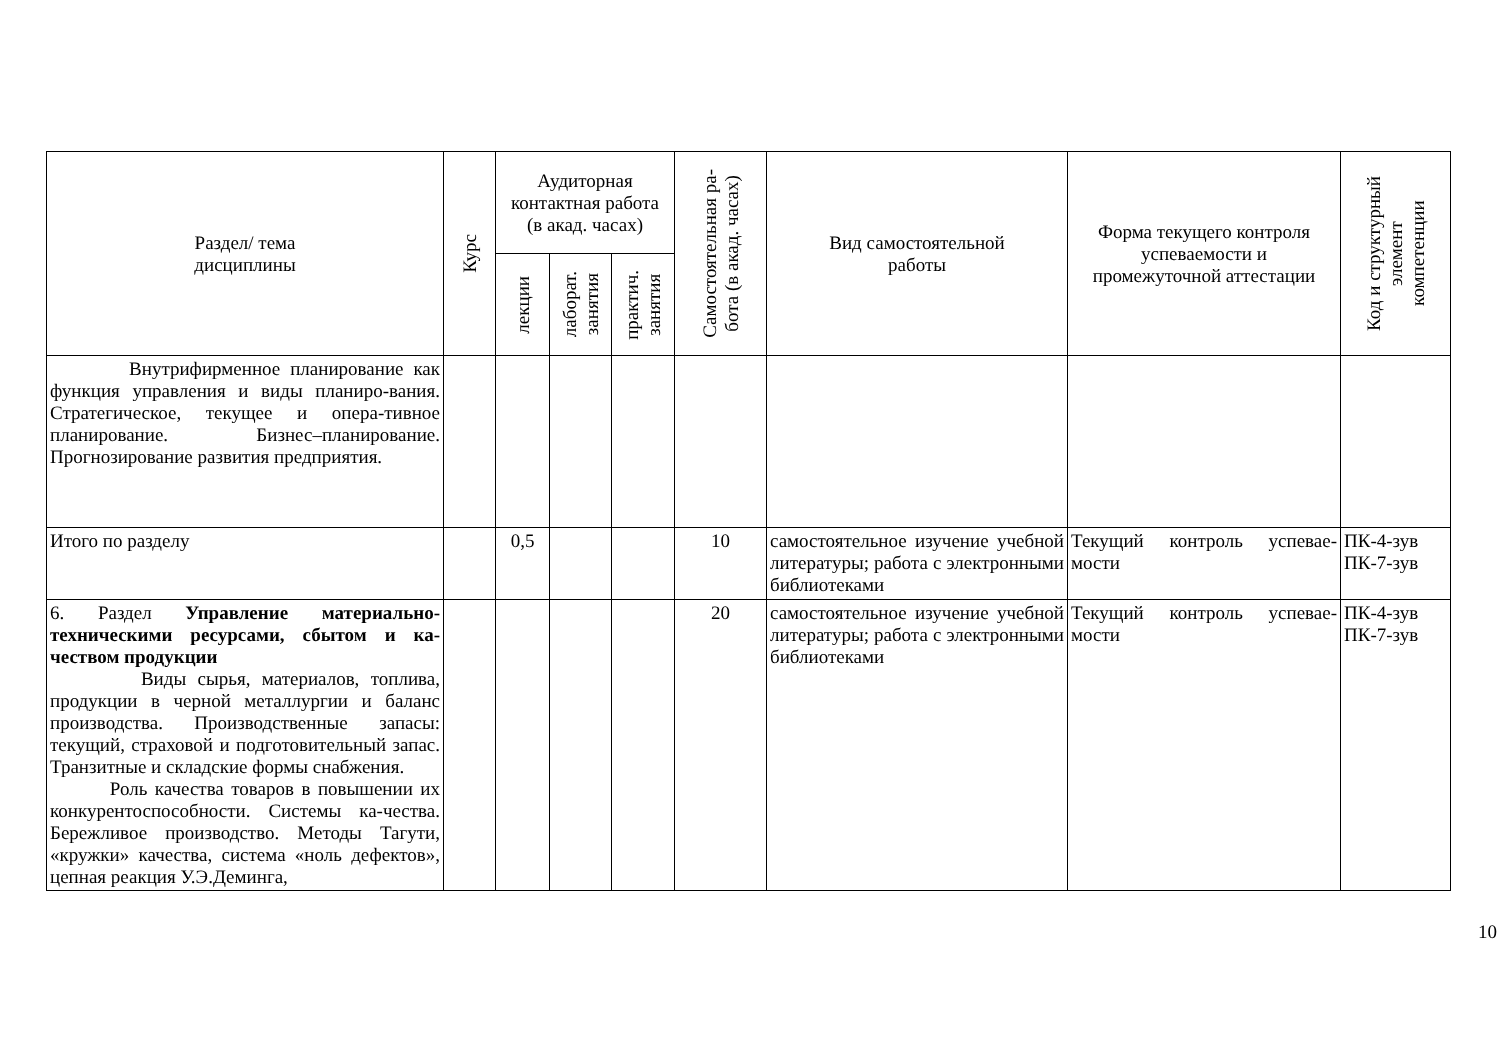| Раздел/ тема дисциплины | Курс | Аудиторная контактная работа (в акад. часах) | | | Самостоятельная ра- бота (в акад. часах) | Вид самостоятельной работы | Форма текущего контроля успеваемости и промежуточной аттестации | Код и структурный элемент компетенции |
| --- | --- | --- | --- | --- | --- | --- | --- | --- |
| | | лекции | лаборат. занятия | практич. занятия | | | | |
| Внутрифирменное планирование как функция управления и виды планиро-вания. Стратегическое, текущее и опера-тивное планирование. Бизнес–планирование. Прогнозирование развития предприятия. | | | | | | | | |
| Итого по разделу | | 0,5 | | | 10 | самостоятельное изучение учебной литературы; работа с электронными библиотеками | Текущий контроль успевае-мости | ПК-4-зув ПК-7-зув |
| 6. Раздел Управление материально-техническими ресурсами, сбытом и ка-чеством продукции Виды сырья, материалов, топлива, продукции в черной металлургии и баланс производства. Производственные запасы: текущий, страховой и подготовительный запас. Транзитные и складские формы снабжения. Роль качества товаров в повышении их конкурентоспособности. Системы ка-чества. Бережливое производство. Методы Тагути, «кружки» качества, система «ноль дефектов», цепная реакция У.Э.Деминга, | | | | | 20 | самостоятельное изучение учебной литературы; работа с электронными библиотеками | Текущий контроль успевае-мости | ПК-4-зув ПК-7-зув |
10